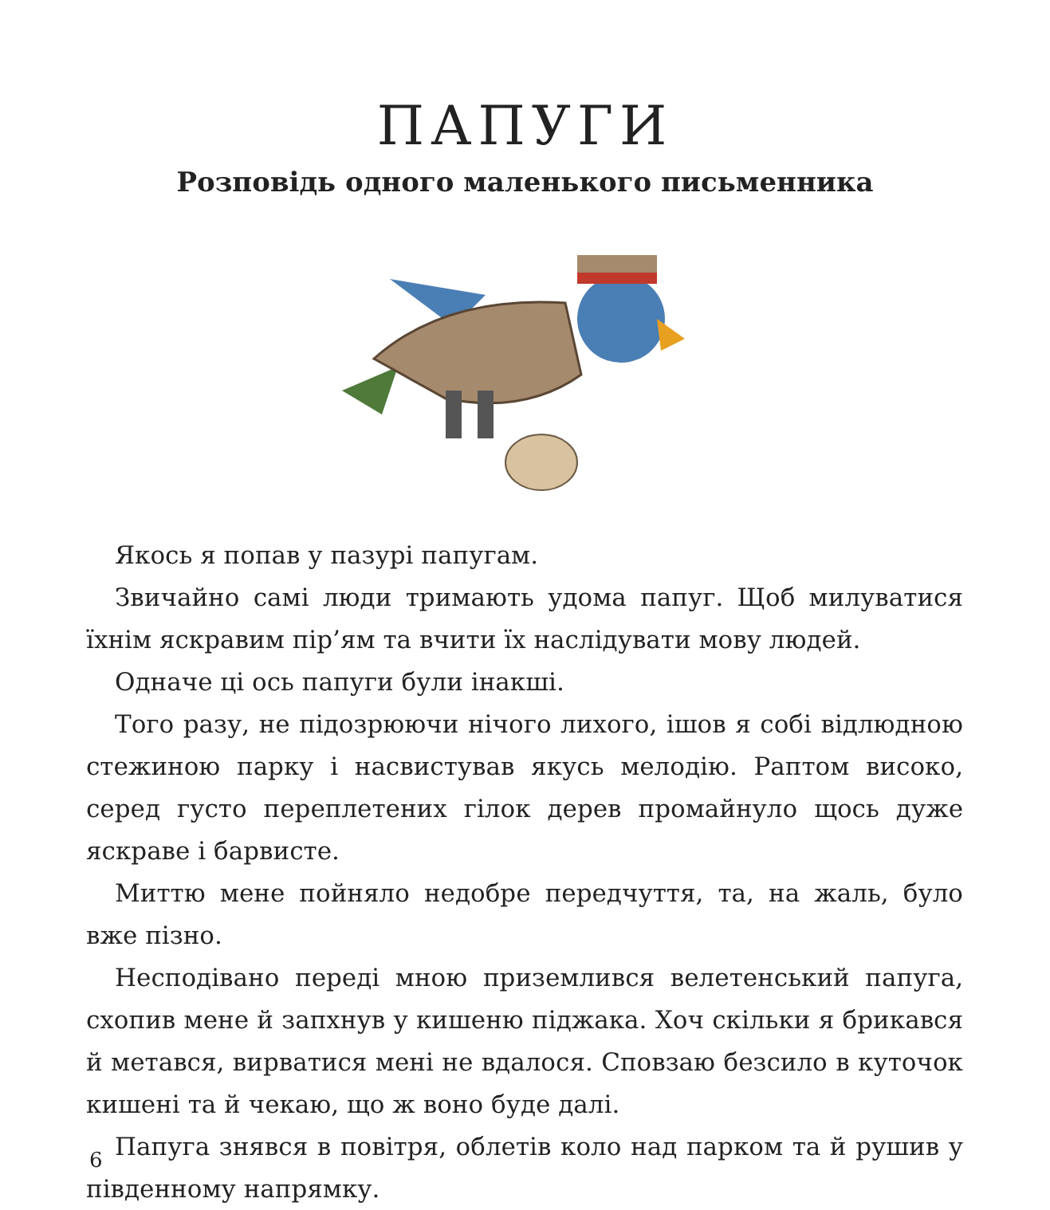ПАПУГИ
Розповідь одного маленького письменника
Якось я попав у пазурі папугам.
Звичайно самі люди тримають удома папуг. Щоб милуватися їхнім яскравим пір’ям та вчити їх наслідувати мову людей.
Одначе ці ось папуги були інакші.
Того разу, не підозрюючи нічого лихого, ішов я собі відлюдною стежиною парку і насвистував якусь мелодію. Раптом високо, серед густо переплетених гілок дерев промайнуло щось дуже яскраве і барвисте.
Миттю мене пойняло недобре передчуття, та, на жаль, було вже пізно.
Несподівано переді мною приземлився велетенський папуга, схопив мене й запхнув у кишеню піджака. Хоч скільки я брикався й метався, вирватися мені не вдалося. Сповзаю безсило в куточок кишені та й чекаю, що ж воно буде далі.
Папуга знявся в повітря, облетів коло над парком та й рушив у південному напрямку.
6